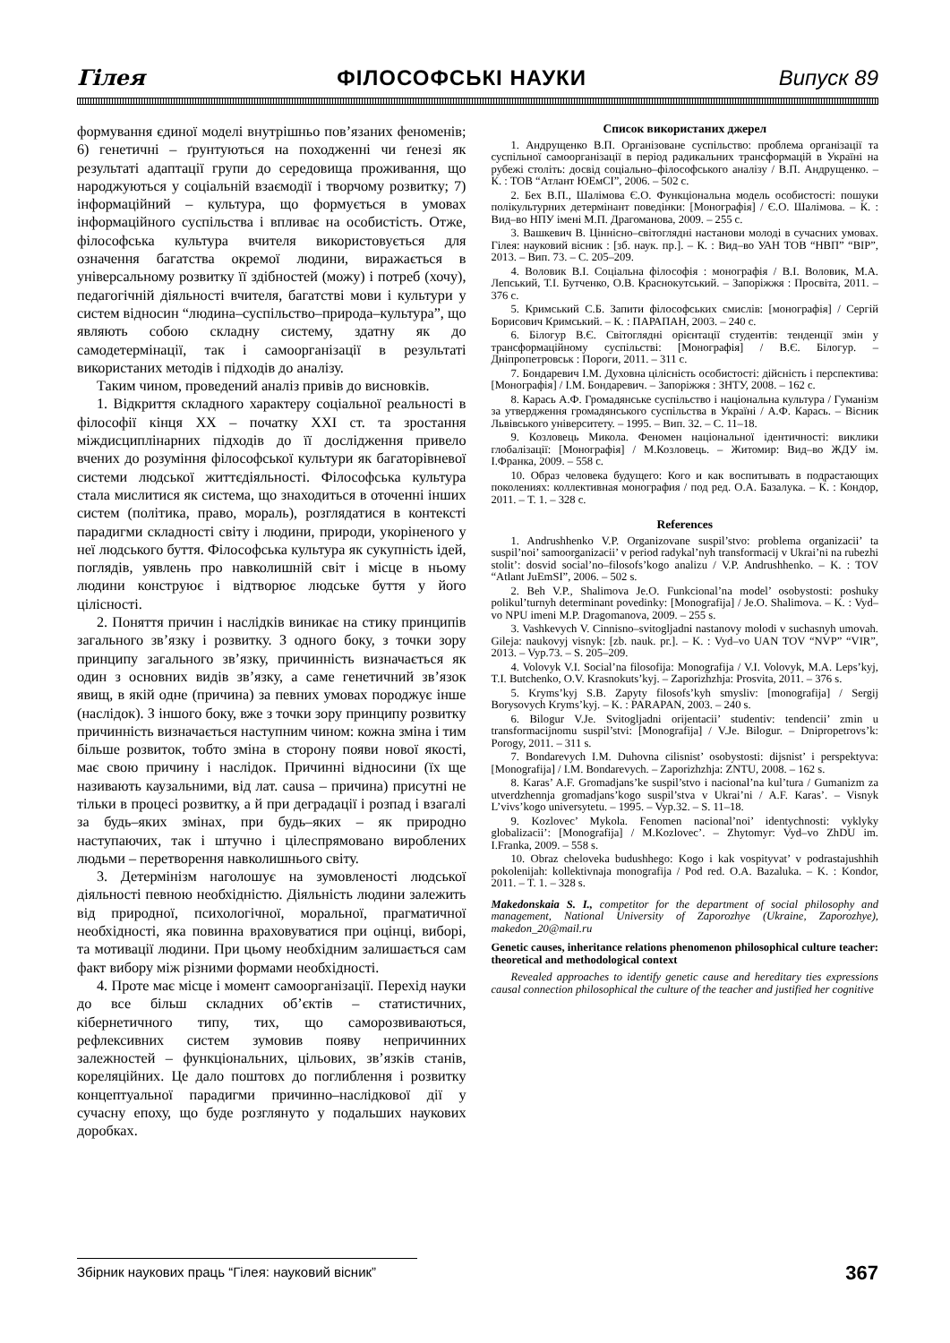Гілея ФІЛОСОФСЬКІ НАУКИ Випуск 89
формування єдиної моделі внутрішньо пов’язаних феноменів; 6) генетичні – ґрунтуються на походженні чи ґенезі як результаті адаптації групи до середовища проживання, що народжуються у соціальній взаємодії і творчому розвитку; 7) інформаційний – культура, що формується в умовах інформаційного суспільства і впливає на особистість. Отже, філософська культура вчителя використовується для означення багатства окремої людини, виражається в універсальному розвитку її здібностей (можу) і потреб (хочу), педагогічній діяльності вчителя, багатстві мови і культури у систем відносин “людина–суспільство–природа–культура”, що являють собою складну систему, здатну як до самодетермінації, так і самоорганізації в результаті використаних методів і підходів до аналізу.
Таким чином, проведений аналіз привів до висновків.
1. Відкриття складного характеру соціальної реальності в філософії кінця XX – початку XXI ст. та зростання міждисциплінарних підходів до її дослідження привело вчених до розуміння філософської культури як багаторівневої системи людської життєдіяльності. Філософська культура стала мислитися як система, що знаходиться в оточенні інших систем (політика, право, мораль), розглядатися в контексті парадигми складності світу і людини, природи, укоріненого у неї людського буття. Філософська культура як сукупність ідей, поглядів, уявлень про навколишній світ і місце в ньому людини конструює і відтворює людське буття у його цілісності.
2. Поняття причин і наслідків виникає на стику принципів загального зв’язку і розвитку. З одного боку, з точки зору принципу загального зв’язку, причинність визначається як один з основних видів зв’язку, а саме генетичний зв’язок явищ, в якій одне (причина) за певних умовах породжує інше (наслідок). З іншого боку, вже з точки зору принципу розвитку причинність визначається наступним чином: кожна зміна і тим більше розвиток, тобто зміна в сторону появи нової якості, має свою причину і наслідок. Причинні відносини (їх ще називають каузальними, від лат. causa – причина) присутні не тільки в процесі розвитку, а й при деградації і розпад і взагалі за будь–яких змінах, при будь–яких – як природно наступаючих, так і штучно і цілеспрямовано вироблених людьми – перетворення навколишнього світу.
3. Детермінізм наголошує на зумовленості людської діяльності певною необхідністю. Діяльність людини залежить від природної, психологічної, моральної, прагматичної необхідності, яка повинна враховуватися при оцінці, виборі, та мотивації людини. При цьому необхідним залишається сам факт вибору між різними формами необхідності.
4. Проте має місце і момент самоорганізації. Перехід науки до все більш складних об’єктів – статистичних, кібернетичного типу, тих, що саморозвиваються, рефлексивних систем зумовив появу непричинних залежностей – функціональних, цільових, зв’язків станів, кореляційних. Це дало поштовх до поглиблення і розвитку концептуальної парадигми причинно–наслідкової дії у сучасну епоху, що буде розглянуто у подальших наукових доробках.
Список використаних джерел
1. Андрущенко В.П. Організоване суспільство: проблема організації та суспільної самоорганізації в період радикальних трансформацій в Україні на рубежі століть: досвід соціально–філософського аналізу / В.П. Андрущенко. – К. : ТОВ “Атлант ЮЕмСІ”, 2006. – 502 с.
2. Бех В.П., Шалімова Є.О. Функціональна модель особистості: пошуки полікультурних детермінант поведінки: [Монографія] / Є.О. Шалімова. – К. : Вид–во НПУ імені М.П. Драгоманова, 2009. – 255 с.
3. Вашкевич В. Ціннісно–світоглядні настанови молоді в сучасних умовах. Гілея: науковий вісник : [зб. наук. пр.]. – К. : Вид–во УАН ТОВ “НВП” “ВІР”, 2013. – Вип. 73. – С. 205–209.
4. Воловик В.І. Соціальна філософія : монографія / В.І. Воловик, М.А. Лепський, Т.І. Бутченко, О.В. Краснокутський. – Запоріжжя : Просвіта, 2011. – 376 с.
5. Кримський С.Б. Запити філософських смислів: [монографія] / Сергій Борисович Кримський. – К. : ПАРАПАН, 2003. – 240 с.
6. Білогур В.Є. Світоглядні орієнтації студентів: тенденції змін у трансформаційному суспільстві: [Монографія] / В.Є. Білогур. – Дніпропетровськ : Пороги, 2011. – 311 с.
7. Бондаревич І.М. Духовна цілісність особистості: дійсність і перспектива: [Монографія] / І.М. Бондаревич. – Запоріжжя : ЗНТУ, 2008. – 162 с.
8. Карась А.Ф. Громадянське суспільство і національна культура / Гуманізм за утвердження громадянського суспільства в Україні / А.Ф. Карась. – Вісник Львівського університету. – 1995. – Вип. 32. – С. 11–18.
9. Козловець Микола. Феномен національної ідентичності: виклики глобалізації: [Монографія] / М.Козловець. – Житомир: Вид–во ЖДУ ім. І.Франка, 2009. – 558 с.
10. Образ человека будущего: Кого и как воспитывать в подрастающих поколениях: коллективная монография / под ред. О.А. Базалука. – К. : Кондор, 2011. – Т. 1. – 328 с.
References
1. Andrushhenko V.P. Organizovane suspil’stvo: problema organizacii’ ta suspil’noi’ samoorganizacii’ v period radykal’nyh transformacij v Ukrai’ni na rubezhi stolit’: dosvid social’no–filosofs’kogo analizu / V.P. Andrushhenko. – K. : TOV “Atlant JuEmSI”, 2006. – 502 s.
2. Beh V.P., Shalimova Je.O. Funkcional’na model’ osobystosti: poshuky polikul’turnyh determinant povedinky: [Monografija] / Je.O. Shalimova. – K. : Vyd–vo NPU imeni M.P. Dragomanova, 2009. – 255 s.
3. Vashkevych V. Cinnisno–svitogljadni nastanovy molodi v suchasnyh umovah. Gileja: naukovyj visnyk: [zb. nauk. pr.]. – K. : Vyd–vo UAN TOV “NVP” “VIR”, 2013. – Vyp.73. – S. 205–209.
4. Volovyk V.I. Social’na filosofija: Monografija / V.I. Volovyk, M.A. Leps’kyj, T.I. Butchenko, O.V. Krasnokuts’kyj. – Zaporizhzhja: Prosvita, 2011. – 376 s.
5. Kryms’kyj S.B. Zapyty filosofs’kyh smysliv: [monografija] / Sergij Borysovych Kryms’kyj. – K. : PARAPAN, 2003. – 240 s.
6. Bilogur V.Je. Svitogljadni orijentacii’ studentiv: tendencii’ zmin u transformacijnomu suspil’stvi: [Monografija] / V.Je. Bilogur. – Dnipropetrovs’k: Porogy, 2011. – 311 s.
7. Bondarevych I.M. Duhovna cilisnist’ osobystosti: dijsnist’ i perspektyva: [Monografija] / I.M. Bondarevych. – Zaporizhzhja: ZNTU, 2008. – 162 s.
8. Karas’ A.F. Gromadjans’ke suspil’stvo i nacional’na kul’tura / Gumanizm za utverdzhennja gromadjans’kogo suspil’stva v Ukrai’ni / A.F. Karas’. – Visnyk L’vivs’kogo universytetu. – 1995. – Vyp.32. – S. 11–18.
9. Kozlovec’ Mykola. Fenomen nacional’noi’ identychnosti: vyklyky globalizacii’: [Monografija] / M.Kozlovec’. – Zhytomyr: Vyd–vo ZhDU im. I.Franka, 2009. – 558 s.
10. Obraz cheloveka budushhego: Kogo i kak vospityvat’ v podrastajushhih pokolenijah: kollektivnaja monografija / Pod red. O.A. Bazaluka. – K. : Kondor, 2011. – T. 1. – 328 s.
Makedonskaia S. I., competitor for the department of social philosophy and management, National University of Zaporozhye (Ukraine, Zaporozhye), makedon_20@mail.ru
Genetic causes, inheritance relations phenomenon philosophical culture teacher: theoretical and methodological context
Revealed approaches to identify genetic cause and hereditary ties expressions causal connection philosophical the culture of the teacher and justified her cognitive
Збірник наукових праць “Гілея: науковий вісник” 367